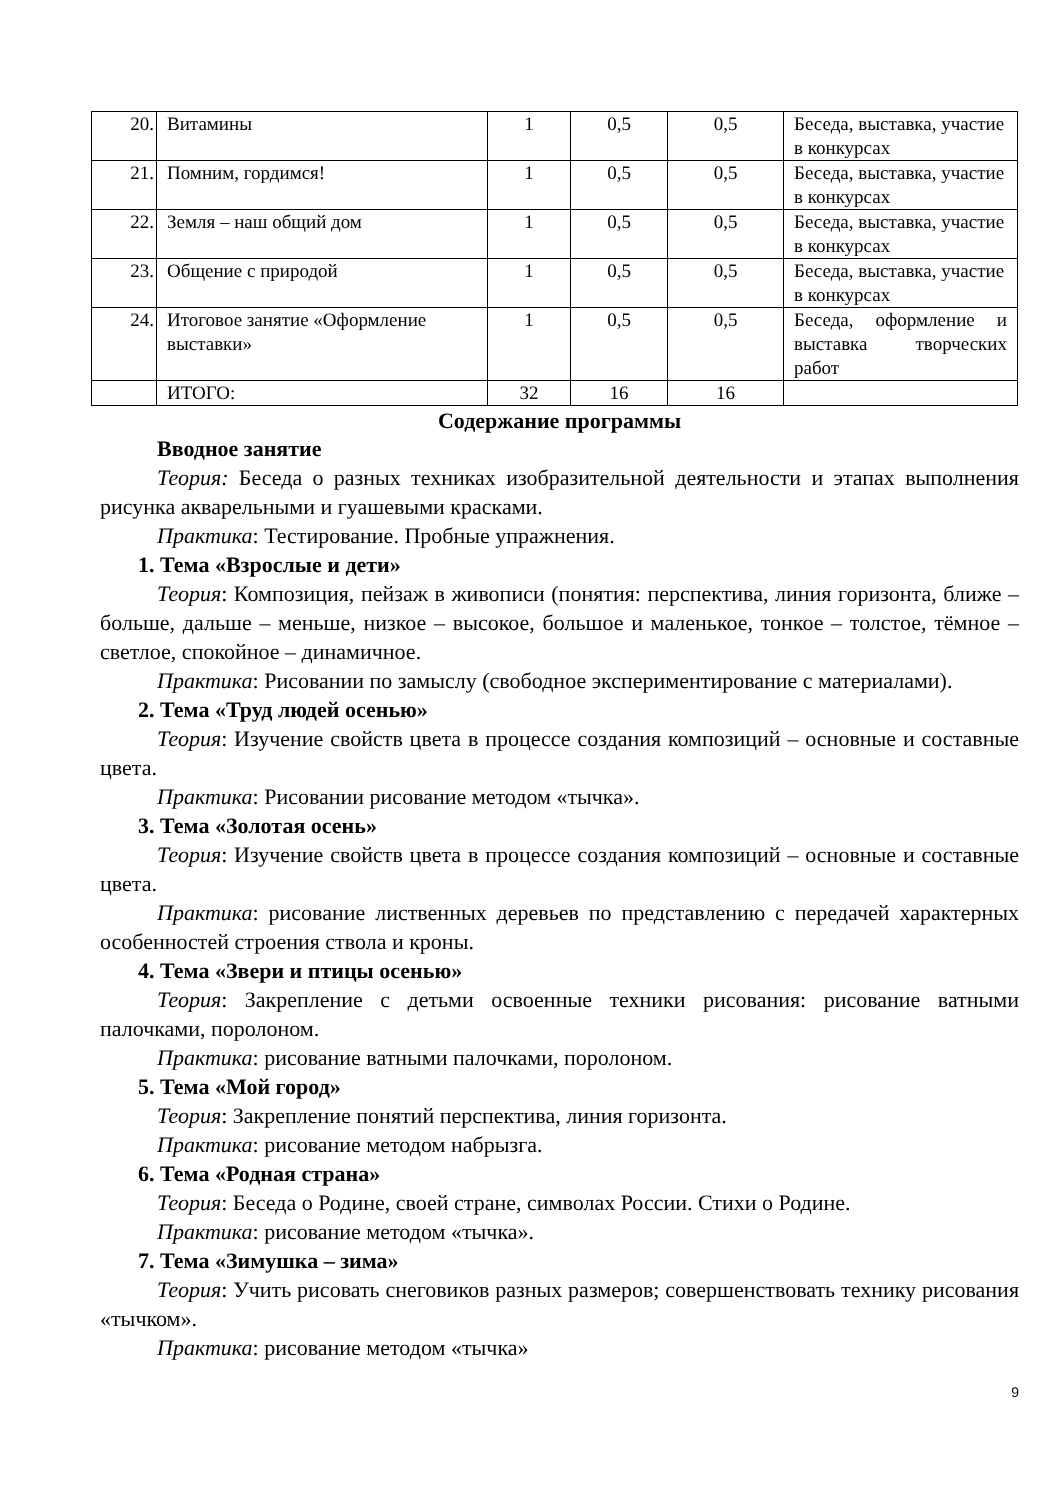| 20. | Витамины | 1 | 0,5 | 0,5 | Беседа, выставка, участие в конкурсах |
| 21. | Помним, гордимся! | 1 | 0,5 | 0,5 | Беседа, выставка, участие в конкурсах |
| 22. | Земля – наш общий дом | 1 | 0,5 | 0,5 | Беседа, выставка, участие в конкурсах |
| 23. | Общение с природой | 1 | 0,5 | 0,5 | Беседа, выставка, участие в конкурсах |
| 24. | Итоговое занятие «Оформление выставки» | 1 | 0,5 | 0,5 | Беседа, оформление и выставка творческих работ |
| | ИТОГО: | 32 | 16 | 16 | |
Содержание программы
Вводное занятие
Теория: Беседа о разных техниках изобразительной деятельности и этапах выполнения рисунка акварельными и гуашевыми красками.
Практика: Тестирование. Пробные упражнения.
1. Тема «Взрослые и дети»
Теория: Композиция, пейзаж в живописи (понятия: перспектива, линия горизонта, ближе – больше, дальше – меньше, низкое – высокое, большое и маленькое, тонкое – толстое, тёмное – светлое, спокойное – динамичное.
Практика: Рисовании по замыслу (свободное экспериментирование с материалами).
2. Тема «Труд людей осенью»
Теория: Изучение свойств цвета в процессе создания композиций – основные и составные цвета.
Практика: Рисовании рисование методом «тычка».
3. Тема «Золотая осень»
Теория: Изучение свойств цвета в процессе создания композиций – основные и составные цвета.
Практика: рисование лиственных деревьев по представлению с передачей характерных особенностей строения ствола и кроны.
4. Тема «Звери и птицы осенью»
Теория: Закрепление с детьми освоенные техники рисования: рисование ватными палочками, поролоном.
Практика: рисование ватными палочками, поролоном.
5. Тема «Мой город»
Теория: Закрепление понятий перспектива, линия горизонта.
Практика: рисование методом набрызга.
6. Тема «Родная страна»
Теория: Беседа о Родине, своей стране, символах России. Стихи о Родине.
Практика: рисование методом «тычка».
7. Тема «Зимушка – зима»
Теория: Учить рисовать снеговиков разных размеров; совершенствовать технику рисования «тычком».
Практика: рисование методом «тычка»
9